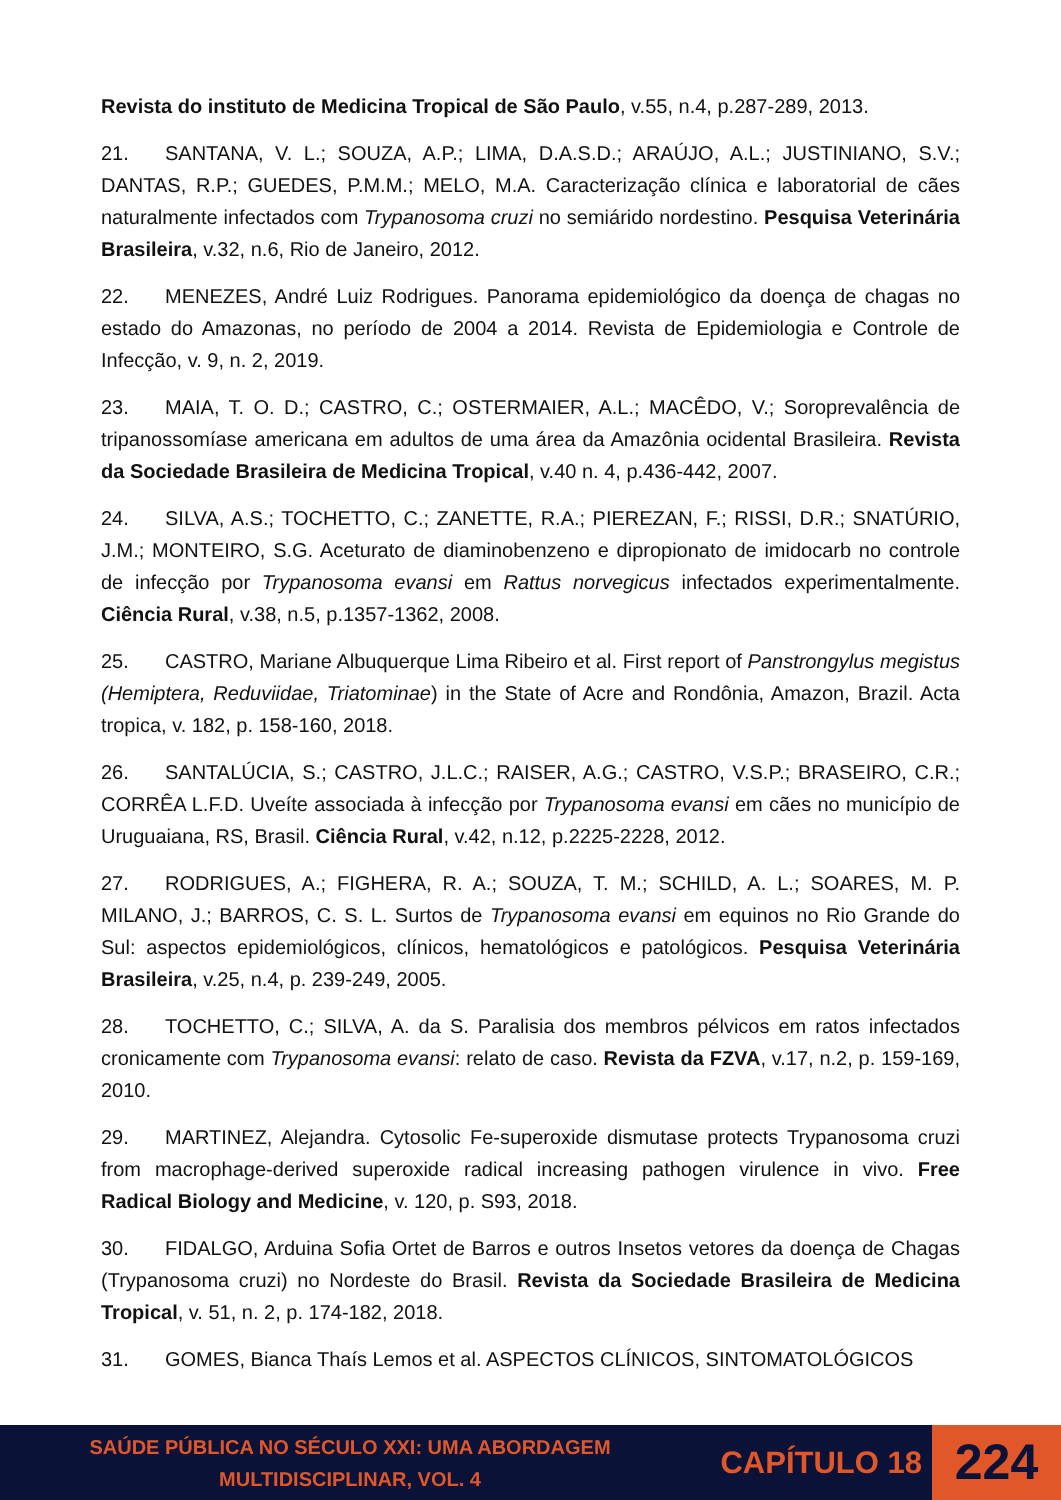Revista do instituto de Medicina Tropical de São Paulo, v.55, n.4, p.287-289, 2013.
21. SANTANA, V. L.; SOUZA, A.P.; LIMA, D.A.S.D.; ARAÚJO, A.L.; JUSTINIANO, S.V.; DANTAS, R.P.; GUEDES, P.M.M.; MELO, M.A. Caracterização clínica e laboratorial de cães naturalmente infectados com Trypanosoma cruzi no semiárido nordestino. Pesquisa Veterinária Brasileira, v.32, n.6, Rio de Janeiro, 2012.
22. MENEZES, André Luiz Rodrigues. Panorama epidemiológico da doença de chagas no estado do Amazonas, no período de 2004 a 2014. Revista de Epidemiologia e Controle de Infecção, v. 9, n. 2, 2019.
23. MAIA, T. O. D.; CASTRO, C.; OSTERMAIER, A.L.; MACÊDO, V.; Soroprevalência de tripanossomíase americana em adultos de uma área da Amazônia ocidental Brasileira. Revista da Sociedade Brasileira de Medicina Tropical, v.40 n. 4, p.436-442, 2007.
24. SILVA, A.S.; TOCHETTO, C.; ZANETTE, R.A.; PIEREZAN, F.; RISSI, D.R.; SNATÚRIO, J.M.; MONTEIRO, S.G. Aceturato de diaminobenzeno e dipropionato de imidocarb no controle de infecção por Trypanosoma evansi em Rattus norvegicus infectados experimentalmente. Ciência Rural, v.38, n.5, p.1357-1362, 2008.
25. CASTRO, Mariane Albuquerque Lima Ribeiro et al. First report of Panstrongylus megistus (Hemiptera, Reduviidae, Triatominae) in the State of Acre and Rondônia, Amazon, Brazil. Acta tropica, v. 182, p. 158-160, 2018.
26. SANTALÚCIA, S.; CASTRO, J.L.C.; RAISER, A.G.; CASTRO, V.S.P.; BRASEIRO, C.R.; CORRÊA L.F.D. Uveíte associada à infecção por Trypanosoma evansi em cães no município de Uruguaiana, RS, Brasil. Ciência Rural, v.42, n.12, p.2225-2228, 2012.
27. RODRIGUES, A.; FIGHERA, R. A.; SOUZA, T. M.; SCHILD, A. L.; SOARES, M. P. MILANO, J.; BARROS, C. S. L. Surtos de Trypanosoma evansi em equinos no Rio Grande do Sul: aspectos epidemiológicos, clínicos, hematológicos e patológicos. Pesquisa Veterinária Brasileira, v.25, n.4, p. 239-249, 2005.
28. TOCHETTO, C.; SILVA, A. da S. Paralisia dos membros pélvicos em ratos infectados cronicamente com Trypanosoma evansi: relato de caso. Revista da FZVA, v.17, n.2, p. 159-169, 2010.
29. MARTINEZ, Alejandra. Cytosolic Fe-superoxide dismutase protects Trypanosoma cruzi from macrophage-derived superoxide radical increasing pathogen virulence in vivo. Free Radical Biology and Medicine, v. 120, p. S93, 2018.
30. FIDALGO, Arduina Sofia Ortet de Barros e outros Insetos vetores da doença de Chagas (Trypanosoma cruzi) no Nordeste do Brasil. Revista da Sociedade Brasileira de Medicina Tropical, v. 51, n. 2, p. 174-182, 2018.
31. GOMES, Bianca Thaís Lemos et al. ASPECTOS CLÍNICOS, SINTOMATOLÓGICOS
SAÚDE PÚBLICA NO SÉCULO XXI: UMA ABORDAGEM
MULTIDISCIPLINAR, VOL. 4
CAPÍTULO 18
224